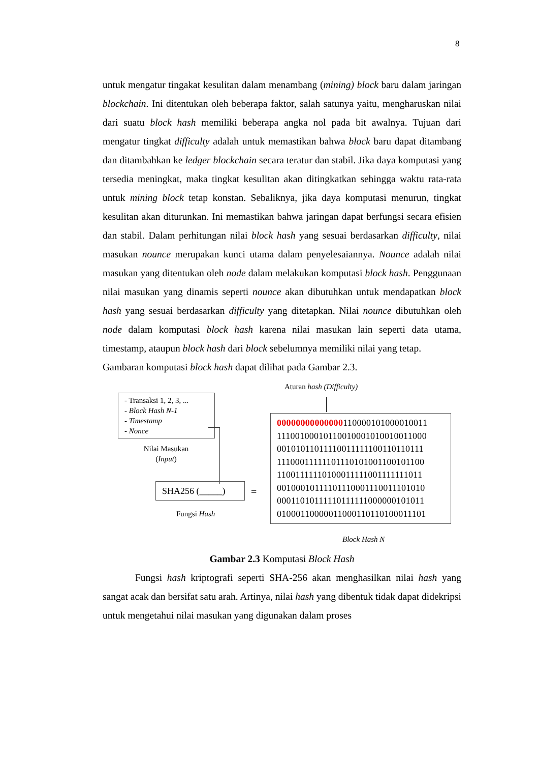8
untuk mengatur tingakat kesulitan dalam menambang (mining) block baru dalam jaringan blockchain. Ini ditentukan oleh beberapa faktor, salah satunya yaitu, mengharuskan nilai dari suatu block hash memiliki beberapa angka nol pada bit awalnya. Tujuan dari mengatur tingkat difficulty adalah untuk memastikan bahwa block baru dapat ditambang dan ditambahkan ke ledger blockchain secara teratur dan stabil. Jika daya komputasi yang tersedia meningkat, maka tingkat kesulitan akan ditingkatkan sehingga waktu rata-rata untuk mining block tetap konstan. Sebaliknya, jika daya komputasi menurun, tingkat kesulitan akan diturunkan. Ini memastikan bahwa jaringan dapat berfungsi secara efisien dan stabil. Dalam perhitungan nilai block hash yang sesuai berdasarkan difficulty, nilai masukan nounce merupakan kunci utama dalam penyelesaiannya. Nounce adalah nilai masukan yang ditentukan oleh node dalam melakukan komputasi block hash. Penggunaan nilai masukan yang dinamis seperti nounce akan dibutuhkan untuk mendapatkan block hash yang sesuai berdasarkan difficulty yang ditetapkan. Nilai nounce dibutuhkan oleh node dalam komputasi block hash karena nilai masukan lain seperti data utama, timestamp, ataupun block hash dari block sebelumnya memiliki nilai yang tetap.
Gambaran komputasi block hash dapat dilihat pada Gambar 2.3.
Aturan hash (Difficulty)
- Transaksi 1, 2, 3, ...
- Block Hash N-1
- Timestamp
- Nonce
Nilai Masukan
(Input)
SHA256 (_____)
Fungsi Hash
=
00000000000000110000101000010011
11100100010110010001010010011000
00101011011110011111100110110111
11100011111101110101001100101100
11001111110100011111001111111011
00100010111101110001110011101010
00011010111110111111000000101011
01000110000011000110110100011101
Block Hash N
Gambar 2.3 Komputasi Block Hash
Fungsi hash kriptografi seperti SHA-256 akan menghasilkan nilai hash yang sangat acak dan bersifat satu arah. Artinya, nilai hash yang dibentuk tidak dapat didekripsi untuk mengetahui nilai masukan yang digunakan dalam proses